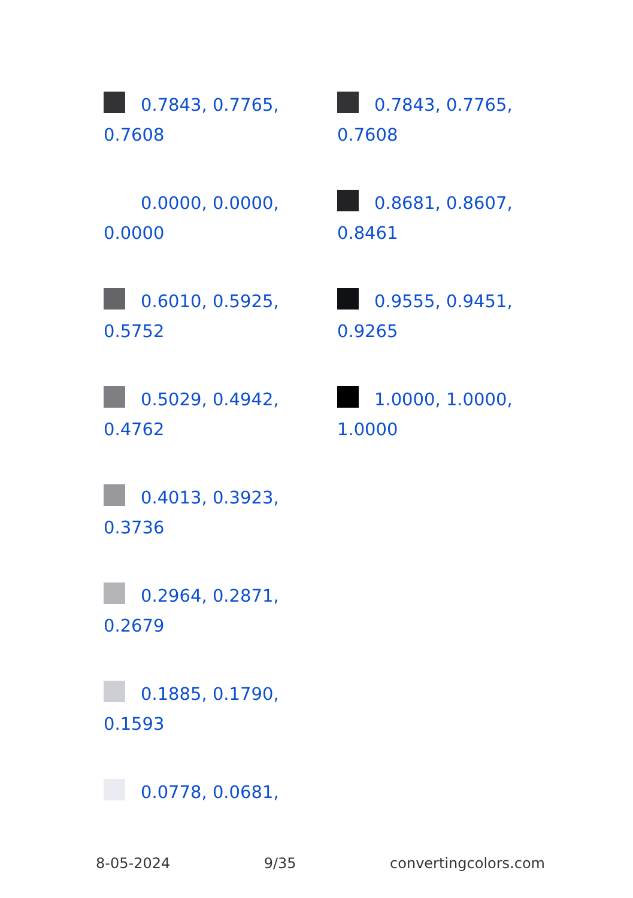0.7843, 0.7765, 0.7608
0.0000, 0.0000, 0.0000
0.6010, 0.5925, 0.5752
0.5029, 0.4942, 0.4762
0.4013, 0.3923, 0.3736
0.2964, 0.2871, 0.2679
0.1885, 0.1790, 0.1593
0.0778, 0.0681,
0.7843, 0.7765, 0.7608
0.8681, 0.8607, 0.8461
0.9555, 0.9451, 0.9265
1.0000, 1.0000, 1.0000
8-05-2024 9/35 convertingcolors.com